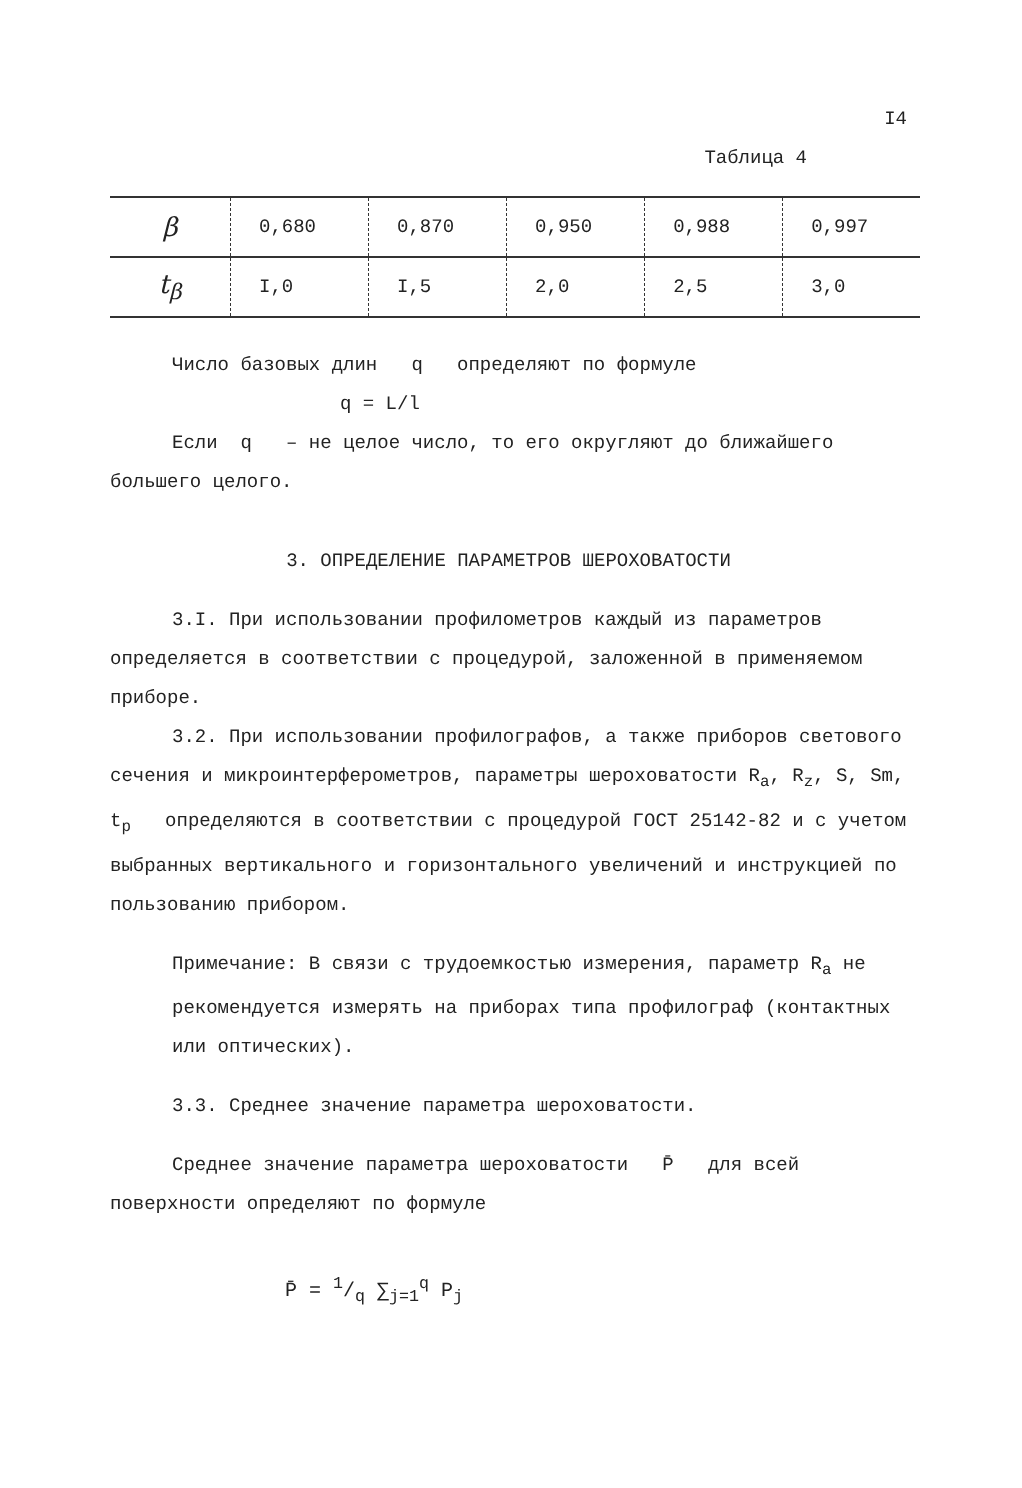I4
Таблица 4
| β | 0,680 | 0,870 | 0,950 | 0,988 | 0,997 |
| t<sub>β</sub> | I,0 | I,5 | 2,0 | 2,5 | 3,0 |
Число базовых длин q определяют по формуле
q = L/l
Если q – не целое число, то его округляют до ближайшего большего целого.
3. ОПРЕДЕЛЕНИЕ ПАРАМЕТРОВ ШЕРОХОВАТОСТИ
3.I. При использовании профилометров каждый из параметров определяется в соответствии с процедурой, заложенной в применяемом приборе.
3.2. При использовании профилографов, а также приборов светового сечения и микроинтерферометров, параметры шероховатости R<sub>a</sub>, R<sub>z</sub>, S, Sm, t<sub>p</sub> определяются в соответствии с процедурой ГОСТ 25142-82 и с учетом выбранных вертикального и горизонтального увеличений и инструкцией по пользованию прибором.
Примечание: В связи с трудоемкостью измерения, параметр R<sub>a</sub> не рекомендуется измерять на приборах типа профилограф (контактных или оптических).
3.3. Среднее значение параметра шероховатости.
Среднее значение параметра шероховатости P̄ для всей поверхности определяют по формуле
P̄ = 1/q ∑<sub>j=1</sub><sup>q</sup> P<sub>j</sub>